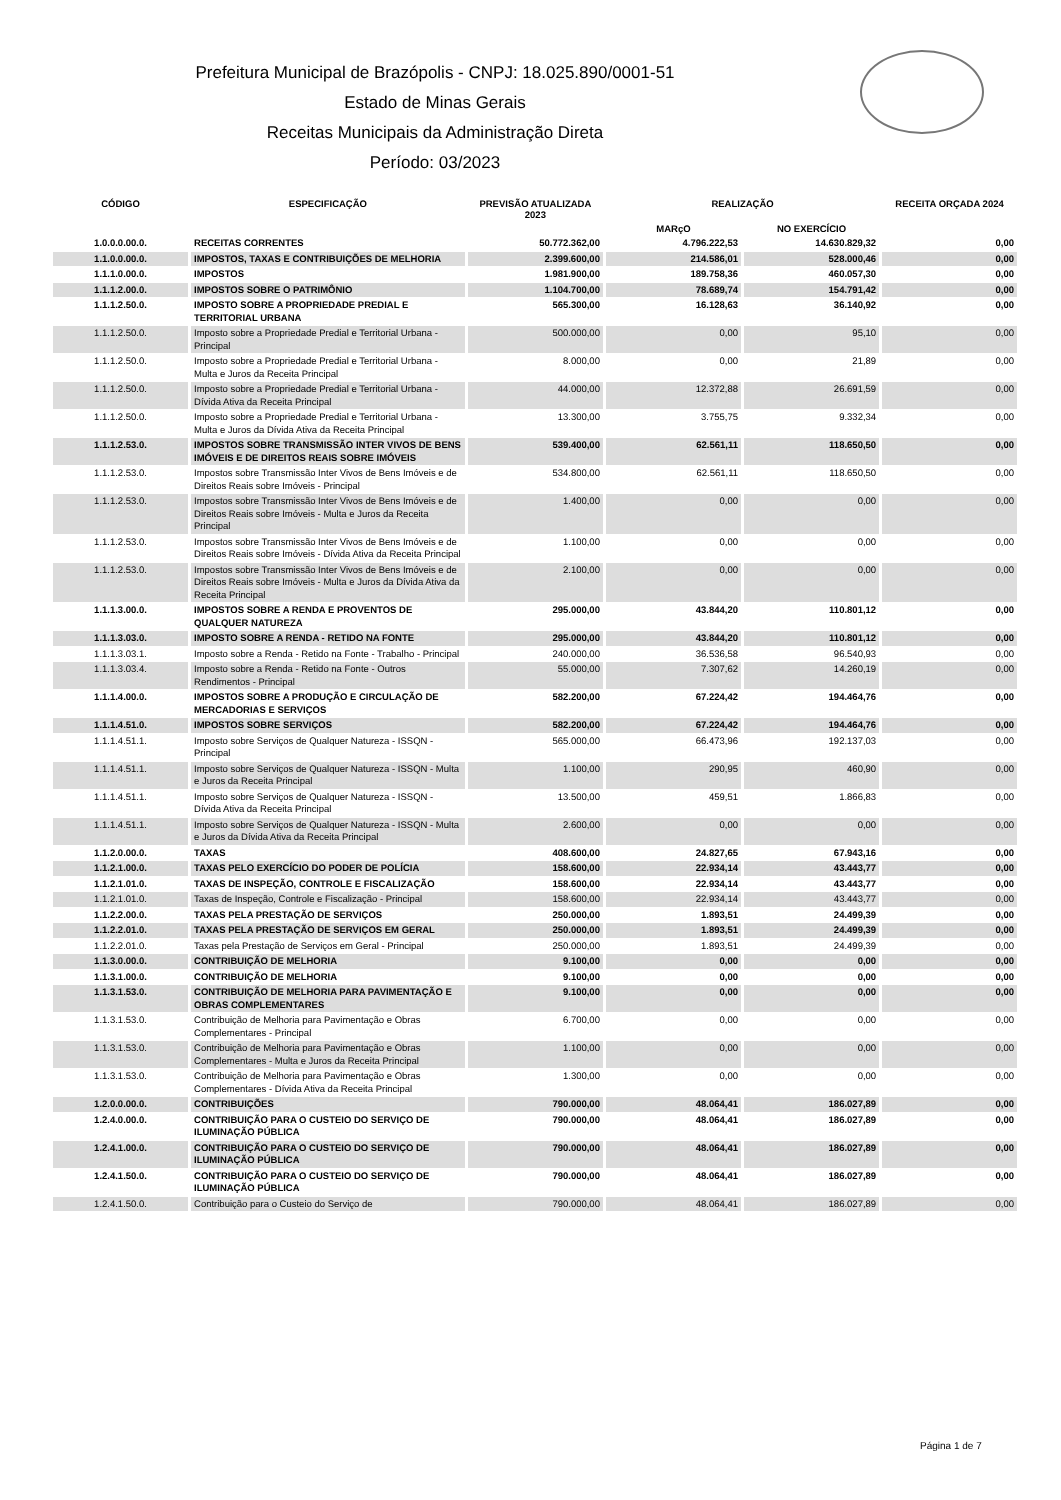Prefeitura Municipal de Brazópolis - CNPJ: 18.025.890/0001-51
Estado de Minas Gerais
Receitas Municipais da Administração Direta
Período: 03/2023
| CÓDIGO | ESPECIFICAÇÃO | PREVISÃO ATUALIZADA 2023 | REALIZAÇÃO | | RECEITA ORÇADA 2024 |
| --- | --- | --- | --- | --- | --- |
| | | | MARçO | NO EXERCÍCIO | |
| 1.0.0.0.00.0. | RECEITAS CORRENTES | 50.772.362,00 | 4.796.222,53 | 14.630.829,32 | 0,00 |
| 1.1.0.0.00.0. | IMPOSTOS, TAXAS E CONTRIBUIÇÕES DE MELHORIA | 2.399.600,00 | 214.586,01 | 528.000,46 | 0,00 |
| 1.1.1.0.00.0. | IMPOSTOS | 1.981.900,00 | 189.758,36 | 460.057,30 | 0,00 |
| 1.1.1.2.00.0. | IMPOSTOS SOBRE O PATRIMÔNIO | 1.104.700,00 | 78.689,74 | 154.791,42 | 0,00 |
| 1.1.1.2.50.0. | IMPOSTO SOBRE A PROPRIEDADE PREDIAL E TERRITORIAL URBANA | 565.300,00 | 16.128,63 | 36.140,92 | 0,00 |
| 1.1.1.2.50.0. | Imposto sobre a Propriedade Predial e Territorial Urbana - Principal | 500.000,00 | 0,00 | 95,10 | 0,00 |
| 1.1.1.2.50.0. | Imposto sobre a Propriedade Predial e Territorial Urbana - Multa e Juros da Receita Principal | 8.000,00 | 0,00 | 21,89 | 0,00 |
| 1.1.1.2.50.0. | Imposto sobre a Propriedade Predial e Territorial Urbana - Dívida Ativa da Receita Principal | 44.000,00 | 12.372,88 | 26.691,59 | 0,00 |
| 1.1.1.2.50.0. | Imposto sobre a Propriedade Predial e Territorial Urbana - Multa e Juros da Dívida Ativa da Receita Principal | 13.300,00 | 3.755,75 | 9.332,34 | 0,00 |
| 1.1.1.2.53.0. | IMPOSTOS SOBRE TRANSMISSÃO INTER VIVOS DE BENS IMÓVEIS E DE DIREITOS REAIS SOBRE IMÓVEIS | 539.400,00 | 62.561,11 | 118.650,50 | 0,00 |
| 1.1.1.2.53.0. | Impostos sobre Transmissão Inter Vivos de Bens Imóveis e de Direitos Reais sobre Imóveis - Principal | 534.800,00 | 62.561,11 | 118.650,50 | 0,00 |
| 1.1.1.2.53.0. | Impostos sobre Transmissão Inter Vivos de Bens Imóveis e de Direitos Reais sobre Imóveis - Multa e Juros da Receita Principal | 1.400,00 | 0,00 | 0,00 | 0,00 |
| 1.1.1.2.53.0. | Impostos sobre Transmissão Inter Vivos de Bens Imóveis e de Direitos Reais sobre Imóveis - Dívida Ativa da Receita Principal | 1.100,00 | 0,00 | 0,00 | 0,00 |
| 1.1.1.2.53.0. | Impostos sobre Transmissão Inter Vivos de Bens Imóveis e de Direitos Reais sobre Imóveis - Multa e Juros da Dívida Ativa da Receita Principal | 2.100,00 | 0,00 | 0,00 | 0,00 |
| 1.1.1.3.00.0. | IMPOSTOS SOBRE A RENDA E PROVENTOS DE QUALQUER NATUREZA | 295.000,00 | 43.844,20 | 110.801,12 | 0,00 |
| 1.1.1.3.03.0. | IMPOSTO SOBRE A RENDA - RETIDO NA FONTE | 295.000,00 | 43.844,20 | 110.801,12 | 0,00 |
| 1.1.1.3.03.1. | Imposto sobre a Renda - Retido na Fonte - Trabalho - Principal | 240.000,00 | 36.536,58 | 96.540,93 | 0,00 |
| 1.1.1.3.03.4. | Imposto sobre a Renda - Retido na Fonte - Outros Rendimentos - Principal | 55.000,00 | 7.307,62 | 14.260,19 | 0,00 |
| 1.1.1.4.00.0. | IMPOSTOS SOBRE A PRODUÇÃO E CIRCULAÇÃO DE MERCADORIAS E SERVIÇOS | 582.200,00 | 67.224,42 | 194.464,76 | 0,00 |
| 1.1.1.4.51.0. | IMPOSTOS SOBRE SERVIÇOS | 582.200,00 | 67.224,42 | 194.464,76 | 0,00 |
| 1.1.1.4.51.1. | Imposto sobre Serviços de Qualquer Natureza - ISSQN - Principal | 565.000,00 | 66.473,96 | 192.137,03 | 0,00 |
| 1.1.1.4.51.1. | Imposto sobre Serviços de Qualquer Natureza - ISSQN - Multa e Juros da Receita Principal | 1.100,00 | 290,95 | 460,90 | 0,00 |
| 1.1.1.4.51.1. | Imposto sobre Serviços de Qualquer Natureza - ISSQN - Dívida Ativa da Receita Principal | 13.500,00 | 459,51 | 1.866,83 | 0,00 |
| 1.1.1.4.51.1. | Imposto sobre Serviços de Qualquer Natureza - ISSQN - Multa e Juros da Dívida Ativa da Receita Principal | 2.600,00 | 0,00 | 0,00 | 0,00 |
| 1.1.2.0.00.0. | TAXAS | 408.600,00 | 24.827,65 | 67.943,16 | 0,00 |
| 1.1.2.1.00.0. | TAXAS PELO EXERCÍCIO DO PODER DE POLÍCIA | 158.600,00 | 22.934,14 | 43.443,77 | 0,00 |
| 1.1.2.1.01.0. | TAXAS DE INSPEÇÃO, CONTROLE E FISCALIZAÇÃO | 158.600,00 | 22.934,14 | 43.443,77 | 0,00 |
| 1.1.2.1.01.0. | Taxas de Inspeção, Controle e Fiscalização - Principal | 158.600,00 | 22.934,14 | 43.443,77 | 0,00 |
| 1.1.2.2.00.0. | TAXAS PELA PRESTAÇÃO DE SERVIÇOS | 250.000,00 | 1.893,51 | 24.499,39 | 0,00 |
| 1.1.2.2.01.0. | TAXAS PELA PRESTAÇÃO DE SERVIÇOS EM GERAL | 250.000,00 | 1.893,51 | 24.499,39 | 0,00 |
| 1.1.2.2.01.0. | Taxas pela Prestação de Serviços em Geral - Principal | 250.000,00 | 1.893,51 | 24.499,39 | 0,00 |
| 1.1.3.0.00.0. | CONTRIBUIÇÃO DE MELHORIA | 9.100,00 | 0,00 | 0,00 | 0,00 |
| 1.1.3.1.00.0. | CONTRIBUIÇÃO DE MELHORIA | 9.100,00 | 0,00 | 0,00 | 0,00 |
| 1.1.3.1.53.0. | CONTRIBUIÇÃO DE MELHORIA PARA PAVIMENTAÇÃO E OBRAS COMPLEMENTARES | 9.100,00 | 0,00 | 0,00 | 0,00 |
| 1.1.3.1.53.0. | Contribuição de Melhoria para Pavimentação e Obras Complementares - Principal | 6.700,00 | 0,00 | 0,00 | 0,00 |
| 1.1.3.1.53.0. | Contribuição de Melhoria para Pavimentação e Obras Complementares - Multa e Juros da Receita Principal | 1.100,00 | 0,00 | 0,00 | 0,00 |
| 1.1.3.1.53.0. | Contribuição de Melhoria para Pavimentação e Obras Complementares - Dívida Ativa da Receita Principal | 1.300,00 | 0,00 | 0,00 | 0,00 |
| 1.2.0.0.00.0. | CONTRIBUIÇÕES | 790.000,00 | 48.064,41 | 186.027,89 | 0,00 |
| 1.2.4.0.00.0. | CONTRIBUIÇÃO PARA O CUSTEIO DO SERVIÇO DE ILUMINAÇÃO PÚBLICA | 790.000,00 | 48.064,41 | 186.027,89 | 0,00 |
| 1.2.4.1.00.0. | CONTRIBUIÇÃO PARA O CUSTEIO DO SERVIÇO DE ILUMINAÇÃO PÚBLICA | 790.000,00 | 48.064,41 | 186.027,89 | 0,00 |
| 1.2.4.1.50.0. | CONTRIBUIÇÃO PARA O CUSTEIO DO SERVIÇO DE ILUMINAÇÃO PÚBLICA | 790.000,00 | 48.064,41 | 186.027,89 | 0,00 |
| 1.2.4.1.50.0. | Contribuição para o Custeio do Serviço de | 790.000,00 | 48.064,41 | 186.027,89 | 0,00 |
Página 1 de 7